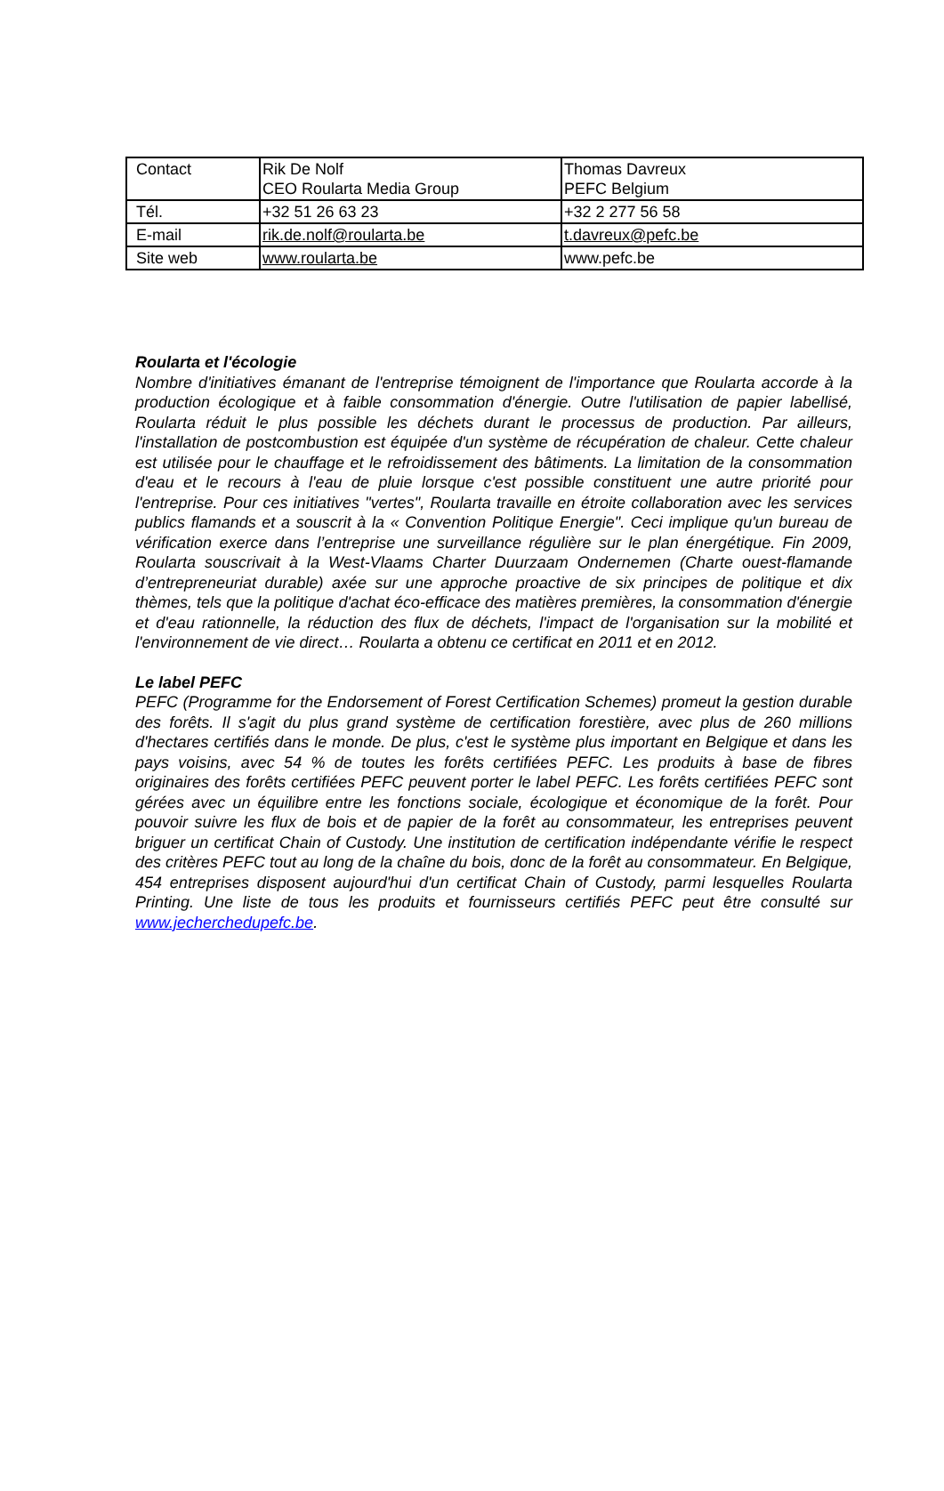| Contact | Rik De Nolf CEO Roularta Media Group | Thomas Davreux PEFC Belgium |
| Tél. | +32 51 26 63 23 | +32 2 277 56 58 |
| E-mail | rik.de.nolf@roularta.be | t.davreux@pefc.be |
| Site web | www.roularta.be | www.pefc.be |
Roularta et l'écologie
Nombre d'initiatives émanant de l'entreprise témoignent de l'importance que Roularta accorde à la production écologique et à faible consommation d'énergie. Outre l'utilisation de papier labellisé, Roularta réduit le plus possible les déchets durant le processus de production. Par ailleurs, l'installation de postcombustion est équipée d'un système de récupération de chaleur. Cette chaleur est utilisée pour le chauffage et le refroidissement des bâtiments. La limitation de la consommation d'eau et le recours à l'eau de pluie lorsque c'est possible constituent une autre priorité pour l'entreprise. Pour ces initiatives "vertes", Roularta travaille en étroite collaboration avec les services publics flamands et a souscrit à la « Convention Politique Energie". Ceci implique qu'un bureau de vérification exerce dans l’entreprise une surveillance régulière sur le plan énergétique. Fin 2009, Roularta souscrivait à la West-Vlaams Charter Duurzaam Ondernemen (Charte ouest-flamande d’entrepreneuriat durable) axée sur une approche proactive de six principes de politique et dix thèmes, tels que la politique d'achat éco-efficace des matières premières, la consommation d'énergie et d'eau rationnelle, la réduction des flux de déchets, l'impact de l'organisation sur la mobilité et l'environnement de vie direct… Roularta a obtenu ce certificat en 2011 et en 2012.
Le label PEFC
PEFC (Programme for the Endorsement of Forest Certification Schemes) promeut la gestion durable des forêts. Il s'agit du plus grand système de certification forestière, avec plus de 260 millions d'hectares certifiés dans le monde. De plus, c'est le système plus important en Belgique et dans les pays voisins, avec 54 % de toutes les forêts certifiées PEFC. Les produits à base de fibres originaires des forêts certifiées PEFC peuvent porter le label PEFC. Les forêts certifiées PEFC sont gérées avec un équilibre entre les fonctions sociale, écologique et économique de la forêt. Pour pouvoir suivre les flux de bois et de papier de la forêt au consommateur, les entreprises peuvent briguer un certificat Chain of Custody. Une institution de certification indépendante vérifie le respect des critères PEFC tout au long de la chaîne du bois, donc de la forêt au consommateur. En Belgique, 454 entreprises disposent aujourd'hui d'un certificat Chain of Custody, parmi lesquelles Roularta Printing. Une liste de tous les produits et fournisseurs certifiés PEFC peut être consulté sur www.jecherchedupefc.be.